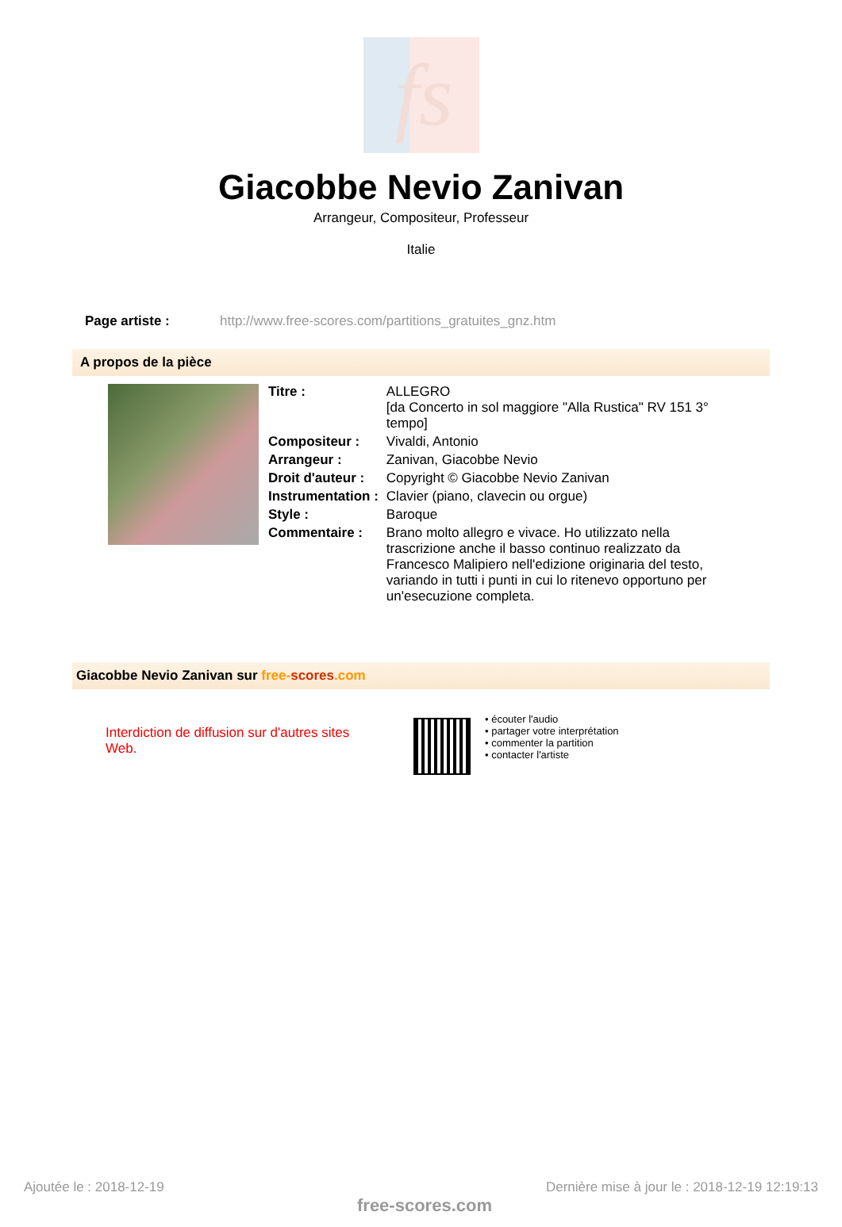fs
Giacobbe Nevio Zanivan
Arrangeur, Compositeur, Professeur
Italie
Page artiste : http://www.free-scores.com/partitions_gratuites_gnz.htm
A propos de la pièce
| Titre : | ALLEGRO [da Concerto in sol maggiore "Alla Rustica" RV 151 3° tempo] |
| Compositeur : | Vivaldi, Antonio |
| Arrangeur : | Zanivan, Giacobbe Nevio |
| Droit d'auteur : | Copyright © Giacobbe Nevio Zanivan |
| Instrumentation : | Clavier (piano, clavecin ou orgue) |
| Style : | Baroque |
| Commentaire : | Brano molto allegro e vivace. Ho utilizzato nella trascrizione anche il basso continuo realizzato da Francesco Malipiero nell'edizione originaria del testo, variando in tutti i punti in cui lo ritenevo opportuno per un'esecuzione completa. |
Giacobbe Nevio Zanivan sur free-scores.com
Interdiction de diffusion sur d'autres sites Web.
• écouter l'audio
• partager votre interprétation
• commenter la partition
• contacter l'artiste
Ajoutée le : 2018-12-19 Dernière mise à jour le : 2018-12-19 12:19:13
free-scores.com